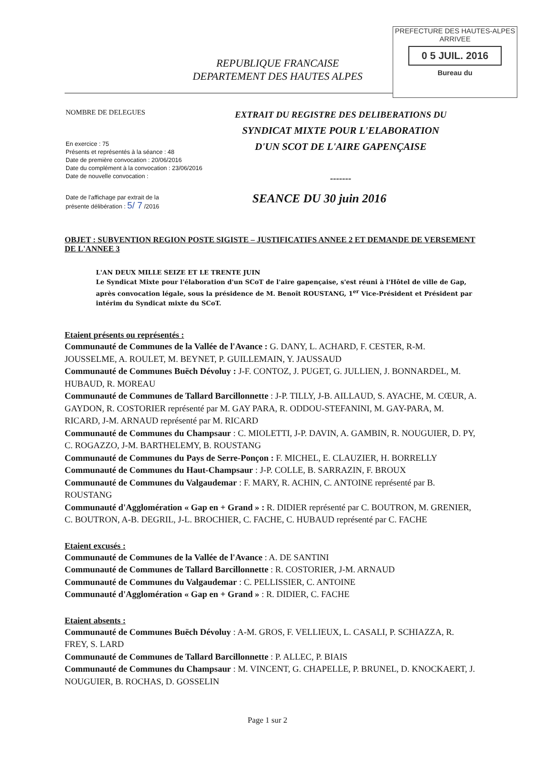PREFECTURE DES HAUTES-ALPES
ARRIVEE
0 5 JUIL. 2016
Bureau du
REPUBLIQUE FRANCAISE
DEPARTEMENT DES HAUTES ALPES
NOMBRE DE DELEGUES
En exercice : 75
Présents et représentés à la séance : 48
Date de première convocation : 20/06/2016
Date du complément à la convocation : 23/06/2016
Date de nouvelle convocation :
Date de l'affichage par extrait de la
présente délibération : 5/ 7 /2016
EXTRAIT DU REGISTRE DES DELIBERATIONS DU
SYNDICAT MIXTE POUR L'ELABORATION
D'UN SCOT DE L'AIRE GAPENÇAISE
-------
SEANCE DU 30 juin 2016
OBJET : SUBVENTION REGION POSTE SIGISTE – JUSTIFICATIFS ANNEE 2 ET DEMANDE DE VERSEMENT DE L'ANNEE 3
L'AN DEUX MILLE SEIZE ET LE TRENTE JUIN
Le Syndicat Mixte pour l'élaboration d'un SCoT de l'aire gapençaise, s'est réuni à l'Hôtel de ville de Gap, après convocation légale, sous la présidence de M. Benoît ROUSTANG, 1<sup>er</sup> Vice-Président et Président par intérim du Syndicat mixte du SCoT.
Etaient présents ou représentés :
Communauté de Communes de la Vallée de l'Avance : G. DANY, L. ACHARD, F. CESTER, R-M. JOUSSELME, A. ROULET, M. BEYNET, P. GUILLEMAIN, Y. JAUSSAUD
Communauté de Communes Buëch Dévoluy : J-F. CONTOZ, J. PUGET, G. JULLIEN, J. BONNARDEL, M. HUBAUD, R. MOREAU
Communauté de Communes de Tallard Barcillonnette : J-P. TILLY, J-B. AILLAUD, S. AYACHE, M. CŒUR, A. GAYDON, R. COSTORIER représenté par M. GAY PARA, R. ODDOU-STEFANINI, M. GAY-PARA, M. RICARD, J-M. ARNAUD représenté par M. RICARD
Communauté de Communes du Champsaur : C. MIOLETTI, J-P. DAVIN, A. GAMBIN, R. NOUGUIER, D. PY, C. ROGAZZO, J-M. BARTHELEMY, B. ROUSTANG
Communauté de Communes du Pays de Serre-Ponçon : F. MICHEL, E. CLAUZIER, H. BORRELLY
Communauté de Communes du Haut-Champsaur : J-P. COLLE, B. SARRAZIN, F. BROUX
Communauté de Communes du Valgaudemar : F. MARY, R. ACHIN, C. ANTOINE représenté par B. ROUSTANG
Communauté d'Agglomération « Gap en + Grand » : R. DIDIER représenté par C. BOUTRON, M. GRENIER, C. BOUTRON, A-B. DEGRIL, J-L. BROCHIER, C. FACHE, C. HUBAUD représenté par C. FACHE
Etaient excusés :
Communauté de Communes de la Vallée de l'Avance : A. DE SANTINI
Communauté de Communes de Tallard Barcillonnette : R. COSTORIER, J-M. ARNAUD
Communauté de Communes du Valgaudemar : C. PELLISSIER, C. ANTOINE
Communauté d'Agglomération « Gap en + Grand » : R. DIDIER, C. FACHE
Etaient absents :
Communauté de Communes Buëch Dévoluy : A-M. GROS, F. VELLIEUX, L. CASALI, P. SCHIAZZA, R. FREY, S. LARD
Communauté de Communes de Tallard Barcillonnette : P. ALLEC, P. BIAIS
Communauté de Communes du Champsaur : M. VINCENT, G. CHAPELLE, P. BRUNEL, D. KNOCKAERT, J. NOUGUIER, B. ROCHAS, D. GOSSELIN
Page 1 sur 2